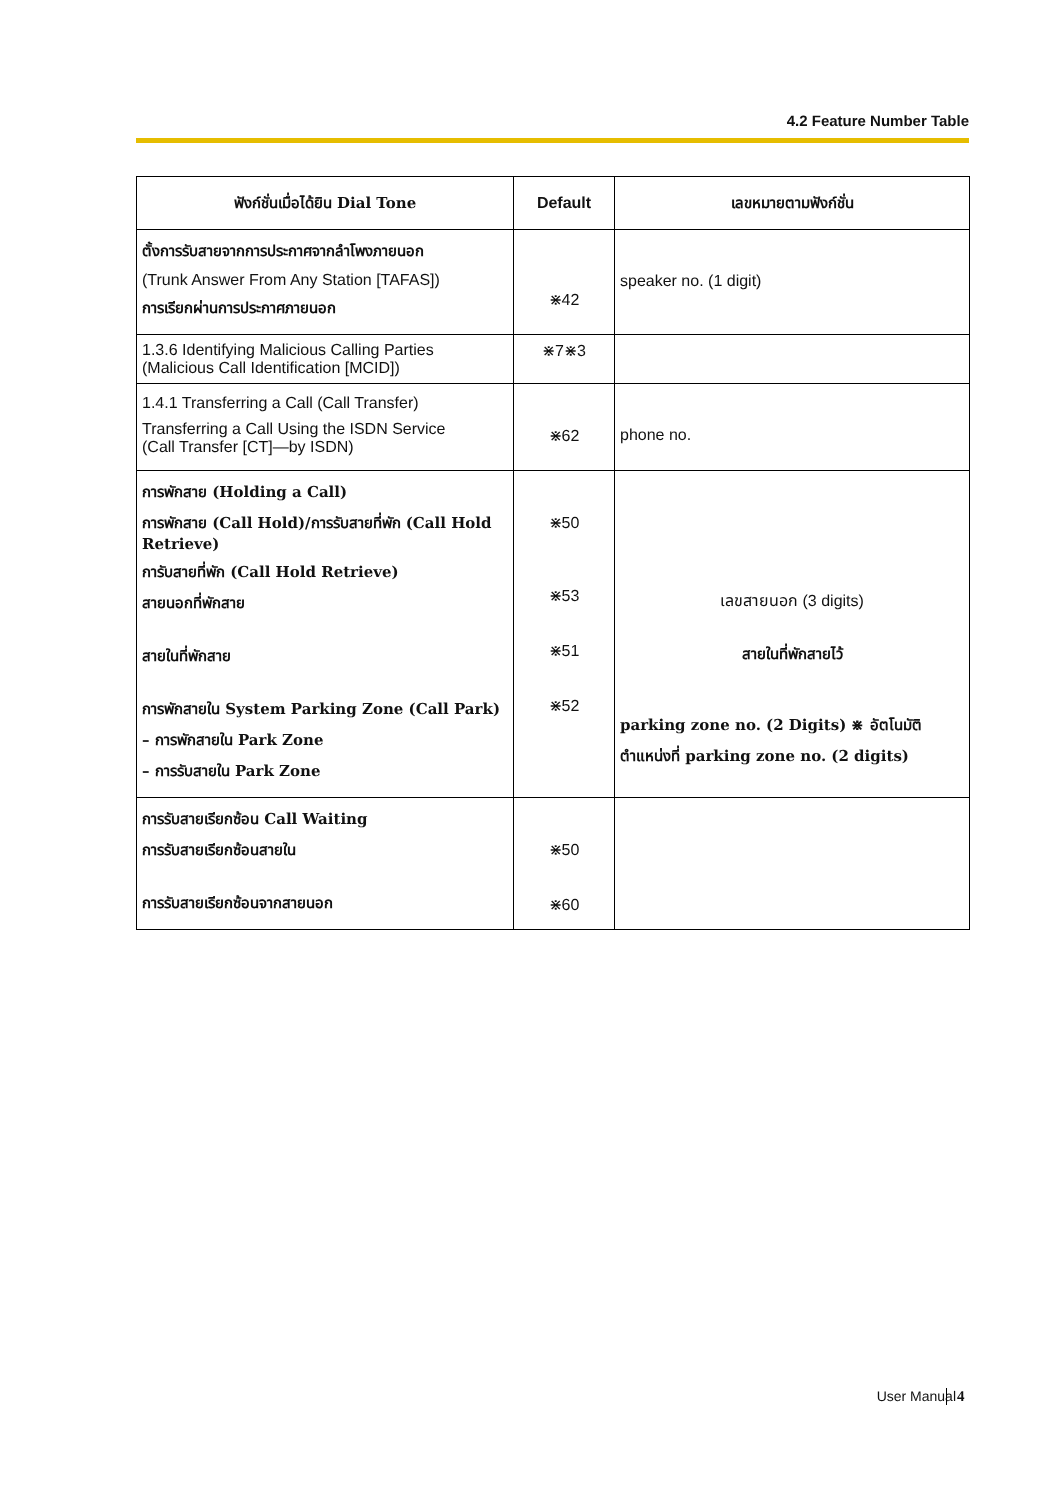4.2 Feature Number Table
| ฟังก์ชั่นเมื่อได้ยิน Dial Tone | Default | เลขหมายตามฟังก์ชั่น |
| --- | --- | --- |
| ตั้งการรับสายจากการประกาศจากลำโพงภายนอก (Trunk Answer From Any Station [TAFAS]) การเรียกผ่านการประกาศภายนอก | ⋇42 | speaker no. (1 digit) |
| 1.3.6 Identifying Malicious Calling Parties (Malicious Call Identification [MCID]) | ⋇7⋇3 | |
| 1.4.1 Transferring a Call (Call Transfer) Transferring a Call Using the ISDN Service (Call Transfer [CT]—by ISDN) | ⋇62 | phone no. |
| การพักสาย (Holding a Call) การพักสาย (Call Hold)/การรับสายที่พัก (Call Hold Retrieve) การับสายที่พัก (Call Hold Retrieve) สายนอกที่พักสาย สายในที่พักสาย การพักสายใน System Parking Zone (Call Park) – การพักสายใน Park Zone – การรับสายใน Park Zone | ⋇50 ⋇53 ⋇51 ⋇52 | เลขสายนอก (3 digits) สายในที่พักสายไว้ parking zone no. (2 Digits) ⋇ อัตโนมัติ ตำแหน่งที่ parking zone no. (2 digits) |
| การรับสายเรียกซ้อน Call Waiting การรับสายเรียกซ้อนสายใน การรับสายเรียกซ้อนจากสายนอก | ⋇50 ⋇60 | |
User Manual 4